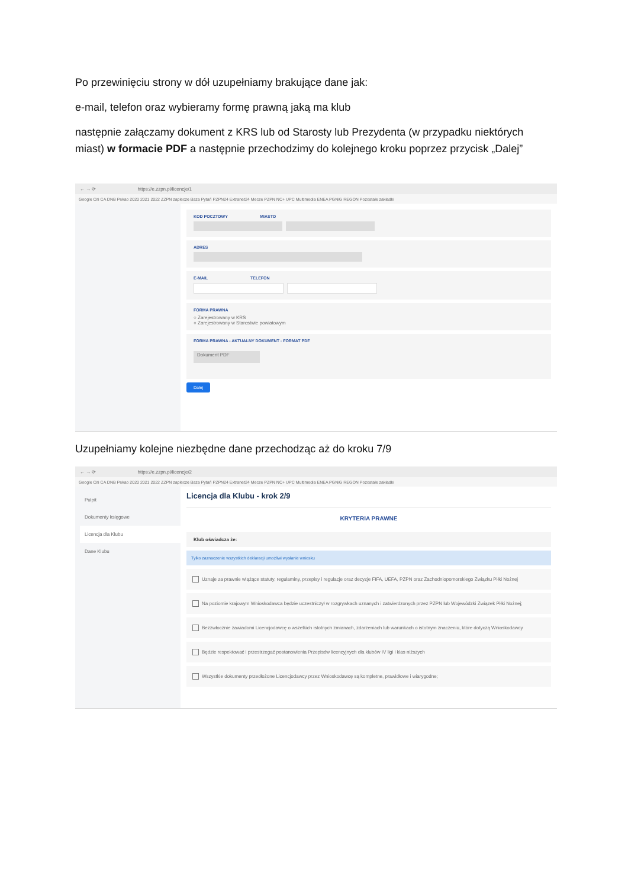Po przewinięciu strony w dół uzupełniamy brakujące dane jak:
e-mail, telefon oraz wybieramy formę prawną jaką ma klub
następnie załączamy dokument z KRS lub od Starosty lub Prezydenta (w przypadku niektórych miast) w formacie PDF a następnie przechodzimy do kolejnego kroku poprzez przycisk „Dalej”
← → ⟳ https://e.zzpn.pl/licencje/1
Google Citi CA DNB Pekao 2020 2021 2022 ZZPN zaplecze Baza Pytań PZPN24 Extranet24 Mecze PZPN NC+ UPC Multimedia ENEA PGNiG REGON Pozostałe zakładki
KOD POCZTOWY MIASTO
ADRES
E-MAIL TELEFON
FORMA PRAWNA
○ Zarejestrowany w KRS
○ Zarejestrowany w Starostwie powiatowym
FORMA PRAWNA - AKTUALNY DOKUMENT - FORMAT PDF
Dokument PDF
Dalej
Uzupełniamy kolejne niezbędne dane przechodząc aż do kroku 7/9
← → ⟳ https://e.zzpn.pl/licencje/2
Google Citi CA DNB Pekao 2020 2021 2022 ZZPN zaplecze Baza Pytań PZPN24 Extranet24 Mecze PZPN NC+ UPC Multimedia ENEA PGNiG REGON Pozostałe zakładki
Pulpit
Dokumenty księgowe
Licencja dla Klubu
Dane Klubu
Licencja dla Klubu - krok 2/9
KRYTERIA PRAWNE
Klub oświadcza że:
Tylko zaznaczenie wszystkich deklaracji umożliwi wysłanie wniosku
Uznaje za prawnie wiążące statuty, regulaminy, przepisy i regulacje oraz decyzje FIFA, UEFA, PZPN oraz Zachodniopomorskiego Związku Piłki Nożnej
Na poziomie krajowym Wnioskodawca będzie uczestniczył w rozgrywkach uznanych i zatwierdzonych przez PZPN lub Wojewódzki Związek Piłki Nożnej;
Bezzwłocznie zawiadomi Licencjodawcę o wszelkich istotnych zmianach, zdarzeniach lub warunkach o istotnym znaczeniu, które dotyczą Wnioskodawcy
Będzie respektować i przestrzegać postanowienia Przepisów licencyjnych dla klubów IV ligi i klas niższych
Wszystkie dokumenty przedłożone Licencjodawcy przez Wnioskodawcę są kompletne, prawidłowe i wiarygodne;